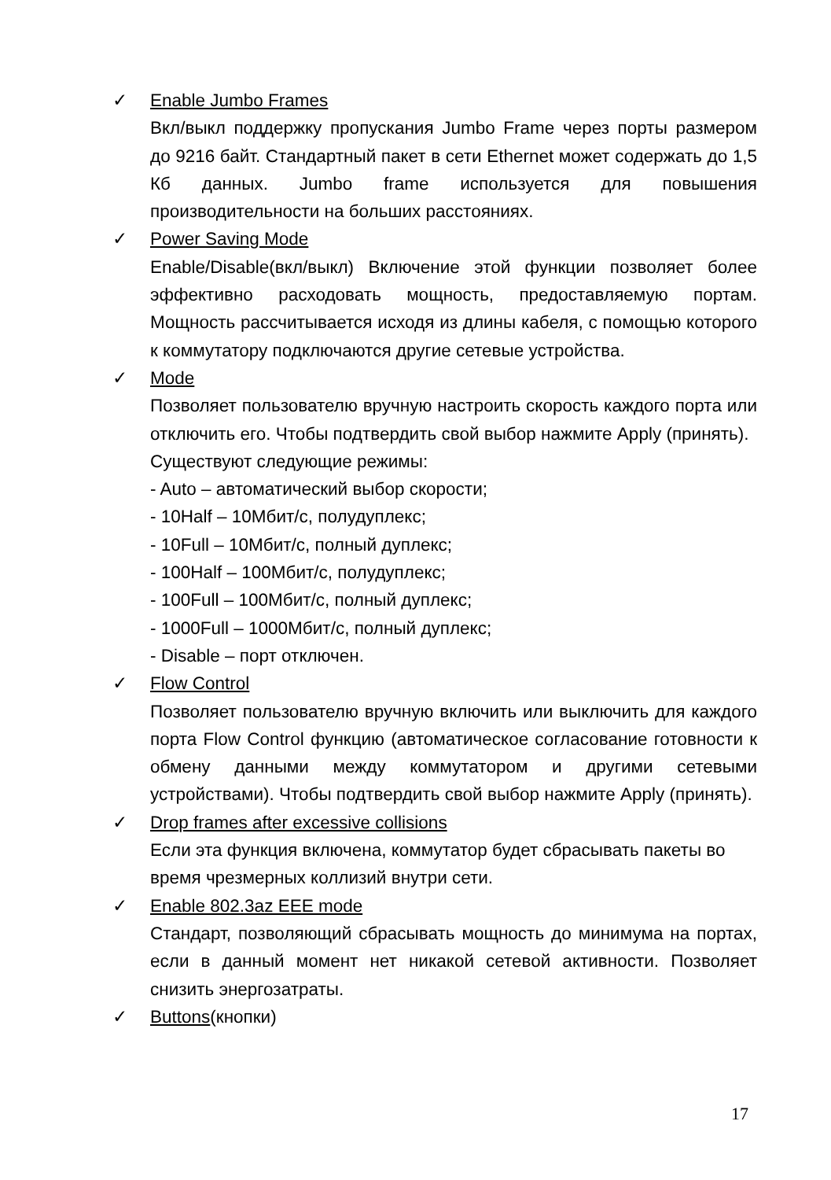✓ Enable Jumbo Frames
Вкл/выкл поддержку пропускания Jumbo Frame через порты размером до 9216 байт. Стандартный пакет в сети Ethernet может содержать до 1,5 Кб данных. Jumbo frame используется для повышения производительности на больших расстояниях.
✓ Power Saving Mode
Enable/Disable(вкл/выкл) Включение этой функции позволяет более эффективно расходовать мощность, предоставляемую портам. Мощность рассчитывается исходя из длины кабеля, с помощью которого к коммутатору подключаются другие сетевые устройства.
✓ Mode
Позволяет пользователю вручную настроить скорость каждого порта или отключить его. Чтобы подтвердить свой выбор нажмите Apply (принять).
Существуют следующие режимы:
- Auto – автоматический выбор скорости;
- 10Half – 10Мбит/с, полудуплекс;
- 10Full – 10Мбит/с, полный дуплекс;
- 100Half – 100Мбит/с, полудуплекс;
- 100Full – 100Мбит/с, полный дуплекс;
- 1000Full – 1000Мбит/с, полный дуплекс;
- Disable – порт отключен.
✓ Flow Control
Позволяет пользователю вручную включить или выключить для каждого порта Flow Control функцию (автоматическое согласование готовности к обмену данными между коммутатором и другими сетевыми устройствами). Чтобы подтвердить свой выбор нажмите Apply (принять).
✓ Drop frames after excessive collisions
Если эта функция включена, коммутатор будет сбрасывать пакеты во время чрезмерных коллизий внутри сети.
✓ Enable 802.3az EEE mode
Стандарт, позволяющий сбрасывать мощность до минимума на портах, если в данный момент нет никакой сетевой активности. Позволяет снизить энергозатраты.
✓ Buttons(кнопки)
17